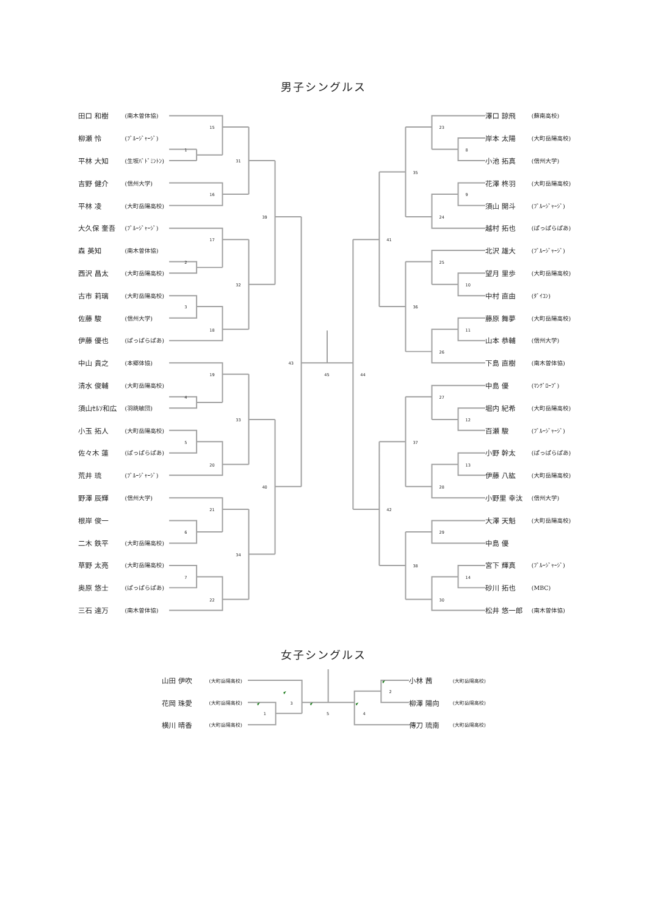男子シングルス
| 田口 和樹 | (南木曽体協) |
| 柳瀬 怜 | (ﾌﾞﾙｰｼﾞｬｰｼﾞ) |
| 平林 大知 | (生坂ﾊﾞﾄﾞﾐﾝﾄﾝ) |
| 吉野 健介 | (信州大学) |
| 平林 凌 | (大町岳陽高校) |
| 大久保 奎吾 | (ﾌﾞﾙｰｼﾞｬｰｼﾞ) |
| 森 英知 | (南木曽体協) |
| 西沢 昌太 | (大町岳陽高校) |
| 古市 莉璃 | (大町岳陽高校) |
| 佐藤 駿 | (信州大学) |
| 伊藤 優也 | (ぱっぱらぱあ) |
| 中山 貴之 | (本郷体協) |
| 清水 俊輔 | (大町岳陽高校) |
| 須山ｾﾙｿ和広 | (羽跳敏団) |
| 小玉 拓人 | (大町岳陽高校) |
| 佐々木 蓮 | (ぱっぱらぱあ) |
| 荒井 琉 | (ﾌﾞﾙｰｼﾞｬｰｼﾞ) |
| 野澤 辰輝 | (信州大学) |
| 根岸 俊一 | |
| 二木 鉄平 | (大町岳陽高校) |
| 草野 太亮 | (大町岳陽高校) |
| 奥原 悠士 | (ぱっぱらぱあ) |
| 三石 達万 | (南木曽体協) |
1
2
3
4
5
6
7
15
16
17
18
19
20
21
22
31
32
33
34
39
40
43
45
44
23
8
9
24
35
25
10
11
26
36
41
27
12
13
28
37
29
14
30
38
42
| 澤口 諒飛 | (蘇南高校) |
| 岸本 太陽 | (大町岳陽高校) |
| 小池 拓真 | (信州大学) |
| 花澤 柊羽 | (大町岳陽高校) |
| 須山 開斗 | (ﾌﾞﾙｰｼﾞｬｰｼﾞ) |
| 越村 拓也 | (ぱっぱらぱあ) |
| 北沢 雄大 | (ﾌﾞﾙｰｼﾞｬｰｼﾞ) |
| 望月 里歩 | (大町岳陽高校) |
| 中村 直由 | (ﾀﾞｲｺﾝ) |
| 藤原 舞夢 | (大町岳陽高校) |
| 山本 恭輔 | (信州大学) |
| 下島 直樹 | (南木曽体協) |
| 中島 優 | (ﾏﾝｸﾞﾛｰﾌﾞ) |
| 堀内 紀希 | (大町岳陽高校) |
| 百瀬 駿 | (ﾌﾞﾙｰｼﾞｬｰｼﾞ) |
| 小野 幹太 | (ぱっぱらぱあ) |
| 伊藤 八紘 | (大町岳陽高校) |
| 小野里 幸汰 | (信州大学) |
| 大澤 天魁 | (大町岳陽高校) |
| 中島 優 | |
| 宮下 輝真 | (ﾌﾞﾙｰｼﾞｬｰｼﾞ) |
| 砂川 拓也 | (MBC) |
| 松井 悠一郎 | (南木曽体協) |
女子シングルス
| 山田 伊吹 | (大町岳陽高校) |
| 花岡 珠愛 | (大町岳陽高校) |
| 横川 晴香 | (大町岳陽高校) |
1
3
5
4
2
| 小林 茜 | (大町岳陽高校) |
| 柳澤 陽向 | (大町岳陽高校) |
| 傳刀 琉南 | (大町岳陽高校) |